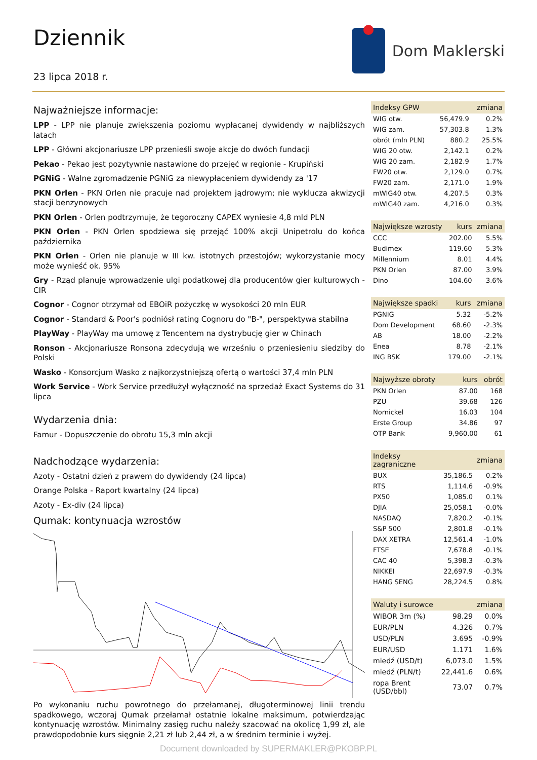Dziennik
23 lipca 2018 r.
Dom Maklerski
Najważniejsze informacje:
LPP - LPP nie planuje zwiększenia poziomu wypłacanej dywidendy w najbliższych latach
LPP - Główni akcjonariusze LPP przenieśli swoje akcje do dwóch fundacji
Pekao - Pekao jest pozytywnie nastawione do przejęć w regionie - Krupiński
PGNiG - Walne zgromadzenie PGNiG za niewypłaceniem dywidendy za '17
PKN Orlen - PKN Orlen nie pracuje nad projektem jądrowym; nie wyklucza akwizycji stacji benzynowych
PKN Orlen - Orlen podtrzymuje, że tegoroczny CAPEX wyniesie 4,8 mld PLN
PKN Orlen - PKN Orlen spodziewa się przejąć 100% akcji Unipetrolu do końca października
PKN Orlen - Orlen nie planuje w III kw. istotnych przestojów; wykorzystanie mocy może wynieść ok. 95%
Gry - Rząd planuje wprowadzenie ulgi podatkowej dla producentów gier kulturowych - CIR
Cognor - Cognor otrzymał od EBOiR pożyczkę w wysokości 20 mln EUR
Cognor - Standard & Poor's podniósł rating Cognoru do "B-", perspektywa stabilna
PlayWay - PlayWay ma umowę z Tencentem na dystrybucję gier w Chinach
Ronson - Akcjonariusze Ronsona zdecydują we wrześniu o przeniesieniu siedziby do Polski
Wasko - Konsorcjum Wasko z najkorzystniejszą ofertą o wartości 37,4 mln PLN
Work Service - Work Service przedłużył wyłączność na sprzedaż Exact Systems do 31 lipca
Wydarzenia dnia:
Famur - Dopuszczenie do obrotu 15,3 mln akcji
Nadchodzące wydarzenia:
Azoty - Ostatni dzień z prawem do dywidendy (24 lipca)
Orange Polska - Raport kwartalny (24 lipca)
Azoty - Ex-div (24 lipca)
Qumak: kontynuacja wzrostów
Po wykonaniu ruchu powrotnego do przełamanej, długoterminowej linii trendu spadkowego, wczoraj Qumak przełamał ostatnie lokalne maksimum, potwierdzając kontynuację wzrostów. Minimalny zasięg ruchu należy szacować na okolicę 1,99 zł, ale prawdopodobnie kurs sięgnie 2,21 zł lub 2,44 zł, a w średnim terminie i wyżej.
| Indeksy GPW | | zmiana |
| --- | --- | --- |
| WIG otw. | 56,479.9 | 0.2% |
| WIG zam. | 57,303.8 | 1.3% |
| obrót (mln PLN) | 880.2 | 25.5% |
| WIG 20 otw. | 2,142.1 | 0.2% |
| WIG 20 zam. | 2,182.9 | 1.7% |
| FW20 otw. | 2,129.0 | 0.7% |
| FW20 zam. | 2,171.0 | 1.9% |
| mWIG40 otw. | 4,207.5 | 0.3% |
| mWIG40 zam. | 4,216.0 | 0.3% |
| Największe wzrosty | kurs | zmiana |
| --- | --- | --- |
| CCC | 202.00 | 5.5% |
| Budimex | 119.60 | 5.3% |
| Millennium | 8.01 | 4.4% |
| PKN Orlen | 87.00 | 3.9% |
| Dino | 104.60 | 3.6% |
| Największe spadki | kurs | zmiana |
| --- | --- | --- |
| PGNIG | 5.32 | -5.2% |
| Dom Development | 68.60 | -2.3% |
| AB | 18.00 | -2.2% |
| Enea | 8.78 | -2.1% |
| ING BSK | 179.00 | -2.1% |
| Najwyższe obroty | kurs | obrót |
| --- | --- | --- |
| PKN Orlen | 87.00 | 168 |
| PZU | 39.68 | 126 |
| Nornickel | 16.03 | 104 |
| Erste Group | 34.86 | 97 |
| OTP Bank | 9,960.00 | 61 |
| Indeksy zagraniczne | | zmiana |
| --- | --- | --- |
| BUX | 35,186.5 | 0.2% |
| RTS | 1,114.6 | -0.9% |
| PX50 | 1,085.0 | 0.1% |
| DJIA | 25,058.1 | -0.0% |
| NASDAQ | 7,820.2 | -0.1% |
| S&P 500 | 2,801.8 | -0.1% |
| DAX XETRA | 12,561.4 | -1.0% |
| FTSE | 7,678.8 | -0.1% |
| CAC 40 | 5,398.3 | -0.3% |
| NIKKEI | 22,697.9 | -0.3% |
| HANG SENG | 28,224.5 | 0.8% |
| Waluty i surowce | | zmiana |
| --- | --- | --- |
| WIBOR 3m (%) | 98.29 | 0.0% |
| EUR/PLN | 4.326 | 0.7% |
| USD/PLN | 3.695 | -0.9% |
| EUR/USD | 1.171 | 1.6% |
| miedź (USD/t) | 6,073.0 | 1.5% |
| miedź (PLN/t) | 22,441.6 | 0.6% |
| ropa Brent (USD/bbl) | 73.07 | 0.7% |
Document downloaded by SUPERMAKLER@PKOBP.PL